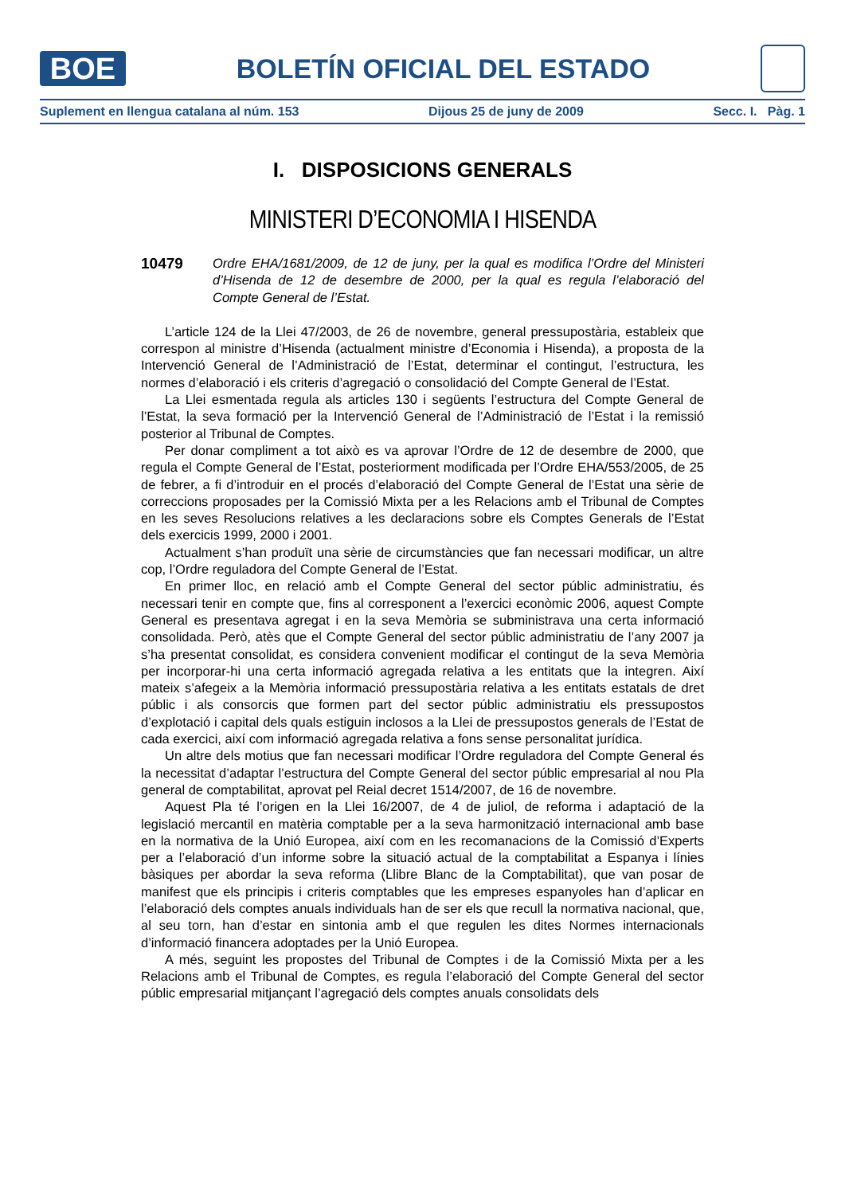BOE
BOLETÍN OFICIAL DEL ESTADO
Suplement en llengua catalana al núm. 153 Dijous 25 de juny de 2009 Secc. I. Pàg. 1
I. DISPOSICIONS GENERALS
MINISTERI D’ECONOMIA I HISENDA
10479
Ordre EHA/1681/2009, de 12 de juny, per la qual es modifica l’Ordre del Ministeri d’Hisenda de 12 de desembre de 2000, per la qual es regula l’elaboració del Compte General de l’Estat.
L’article 124 de la Llei 47/2003, de 26 de novembre, general pressupostària, estableix que correspon al ministre d’Hisenda (actualment ministre d’Economia i Hisenda), a proposta de la Intervenció General de l’Administració de l’Estat, determinar el contingut, l’estructura, les normes d’elaboració i els criteris d’agregació o consolidació del Compte General de l’Estat.
La Llei esmentada regula als articles 130 i següents l’estructura del Compte General de l’Estat, la seva formació per la Intervenció General de l’Administració de l’Estat i la remissió posterior al Tribunal de Comptes.
Per donar compliment a tot això es va aprovar l’Ordre de 12 de desembre de 2000, que regula el Compte General de l’Estat, posteriorment modificada per l’Ordre EHA/553/2005, de 25 de febrer, a fi d’introduir en el procés d’elaboració del Compte General de l’Estat una sèrie de correccions proposades per la Comissió Mixta per a les Relacions amb el Tribunal de Comptes en les seves Resolucions relatives a les declaracions sobre els Comptes Generals de l’Estat dels exercicis 1999, 2000 i 2001.
Actualment s’han produït una sèrie de circumstàncies que fan necessari modificar, un altre cop, l’Ordre reguladora del Compte General de l’Estat.
En primer lloc, en relació amb el Compte General del sector públic administratiu, és necessari tenir en compte que, fins al corresponent a l’exercici econòmic 2006, aquest Compte General es presentava agregat i en la seva Memòria se subministrava una certa informació consolidada. Però, atès que el Compte General del sector públic administratiu de l’any 2007 ja s’ha presentat consolidat, es considera convenient modificar el contingut de la seva Memòria per incorporar-hi una certa informació agregada relativa a les entitats que la integren. Així mateix s’afegeix a la Memòria informació pressupostària relativa a les entitats estatals de dret públic i als consorcis que formen part del sector públic administratiu els pressupostos d’explotació i capital dels quals estiguin inclosos a la Llei de pressupostos generals de l’Estat de cada exercici, així com informació agregada relativa a fons sense personalitat jurídica.
Un altre dels motius que fan necessari modificar l’Ordre reguladora del Compte General és la necessitat d’adaptar l’estructura del Compte General del sector públic empresarial al nou Pla general de comptabilitat, aprovat pel Reial decret 1514/2007, de 16 de novembre.
Aquest Pla té l’origen en la Llei 16/2007, de 4 de juliol, de reforma i adaptació de la legislació mercantil en matèria comptable per a la seva harmonització internacional amb base en la normativa de la Unió Europea, així com en les recomanacions de la Comissió d’Experts per a l’elaboració d’un informe sobre la situació actual de la comptabilitat a Espanya i línies bàsiques per abordar la seva reforma (Llibre Blanc de la Comptabilitat), que van posar de manifest que els principis i criteris comptables que les empreses espanyoles han d’aplicar en l’elaboració dels comptes anuals individuals han de ser els que recull la normativa nacional, que, al seu torn, han d’estar en sintonia amb el que regulen les dites Normes internacionals d’informació financera adoptades per la Unió Europea.
A més, seguint les propostes del Tribunal de Comptes i de la Comissió Mixta per a les Relacions amb el Tribunal de Comptes, es regula l’elaboració del Compte General del sector públic empresarial mitjançant l’agregació dels comptes anuals consolidats dels